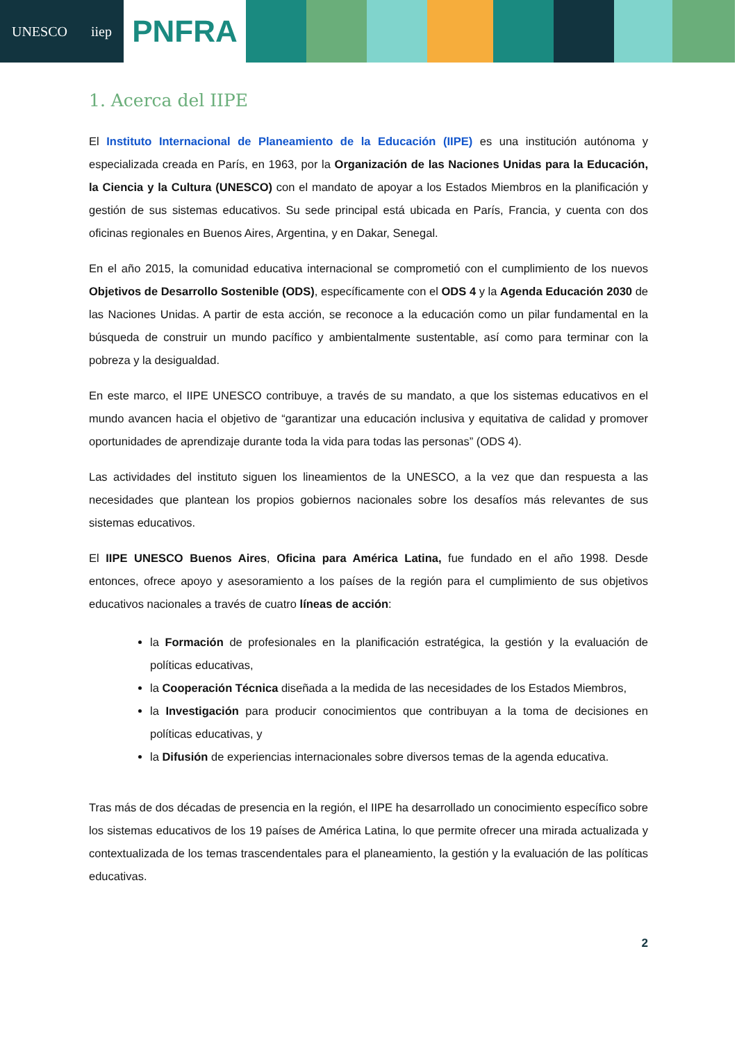UNESCO iiep
PNFRA
1. Acerca del IIPE
El Instituto Internacional de Planeamiento de la Educación (IIPE) es una institución autónoma y especializada creada en París, en 1963, por la Organización de las Naciones Unidas para la Educación, la Ciencia y la Cultura (UNESCO) con el mandato de apoyar a los Estados Miembros en la planificación y gestión de sus sistemas educativos. Su sede principal está ubicada en París, Francia, y cuenta con dos oficinas regionales en Buenos Aires, Argentina, y en Dakar, Senegal.
En el año 2015, la comunidad educativa internacional se comprometió con el cumplimiento de los nuevos Objetivos de Desarrollo Sostenible (ODS), específicamente con el ODS 4 y la Agenda Educación 2030 de las Naciones Unidas. A partir de esta acción, se reconoce a la educación como un pilar fundamental en la búsqueda de construir un mundo pacífico y ambientalmente sustentable, así como para terminar con la pobreza y la desigualdad.
En este marco, el IIPE UNESCO contribuye, a través de su mandato, a que los sistemas educativos en el mundo avancen hacia el objetivo de “garantizar una educación inclusiva y equitativa de calidad y promover oportunidades de aprendizaje durante toda la vida para todas las personas” (ODS 4).
Las actividades del instituto siguen los lineamientos de la UNESCO, a la vez que dan respuesta a las necesidades que plantean los propios gobiernos nacionales sobre los desafíos más relevantes de sus sistemas educativos.
El IIPE UNESCO Buenos Aires, Oficina para América Latina, fue fundado en el año 1998. Desde entonces, ofrece apoyo y asesoramiento a los países de la región para el cumplimiento de sus objetivos educativos nacionales a través de cuatro líneas de acción:
la Formación de profesionales en la planificación estratégica, la gestión y la evaluación de políticas educativas,
la Cooperación Técnica diseñada a la medida de las necesidades de los Estados Miembros,
la Investigación para producir conocimientos que contribuyan a la toma de decisiones en políticas educativas, y
la Difusión de experiencias internacionales sobre diversos temas de la agenda educativa.
Tras más de dos décadas de presencia en la región, el IIPE ha desarrollado un conocimiento específico sobre los sistemas educativos de los 19 países de América Latina, lo que permite ofrecer una mirada actualizada y contextualizada de los temas trascendentales para el planeamiento, la gestión y la evaluación de las políticas educativas.
2